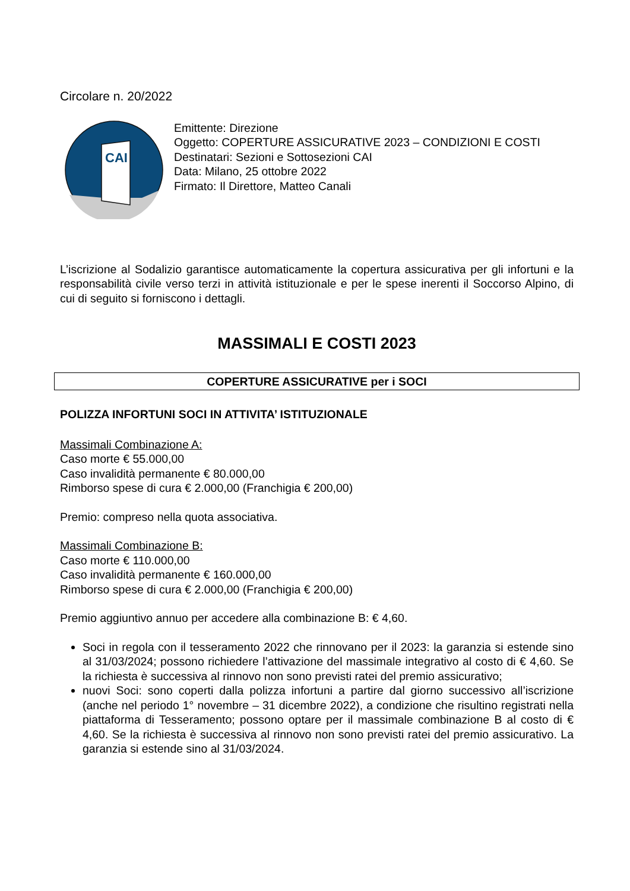Circolare n. 20/2022
CAI
Emittente: Direzione
Oggetto: COPERTURE ASSICURATIVE 2023 – CONDIZIONI E COSTI
Destinatari: Sezioni e Sottosezioni CAI
Data: Milano, 25 ottobre 2022
Firmato: Il Direttore, Matteo Canali
L’iscrizione al Sodalizio garantisce automaticamente la copertura assicurativa per gli infortuni e la responsabilità civile verso terzi in attività istituzionale e per le spese inerenti il Soccorso Alpino, di cui di seguito si forniscono i dettagli.
MASSIMALI E COSTI 2023
COPERTURE ASSICURATIVE per i SOCI
POLIZZA INFORTUNI SOCI IN ATTIVITA’ ISTITUZIONALE
Massimali Combinazione A:
Caso morte € 55.000,00
Caso invalidità permanente € 80.000,00
Rimborso spese di cura € 2.000,00 (Franchigia € 200,00)
Premio: compreso nella quota associativa.
Massimali Combinazione B:
Caso morte € 110.000,00
Caso invalidità permanente € 160.000,00
Rimborso spese di cura € 2.000,00 (Franchigia € 200,00)
Premio aggiuntivo annuo per accedere alla combinazione B: € 4,60.
Soci in regola con il tesseramento 2022 che rinnovano per il 2023: la garanzia si estende sino al 31/03/2024; possono richiedere l’attivazione del massimale integrativo al costo di € 4,60. Se la richiesta è successiva al rinnovo non sono previsti ratei del premio assicurativo;
nuovi Soci: sono coperti dalla polizza infortuni a partire dal giorno successivo all’iscrizione (anche nel periodo 1° novembre – 31 dicembre 2022), a condizione che risultino registrati nella piattaforma di Tesseramento; possono optare per il massimale combinazione B al costo di € 4,60. Se la richiesta è successiva al rinnovo non sono previsti ratei del premio assicurativo. La garanzia si estende sino al 31/03/2024.